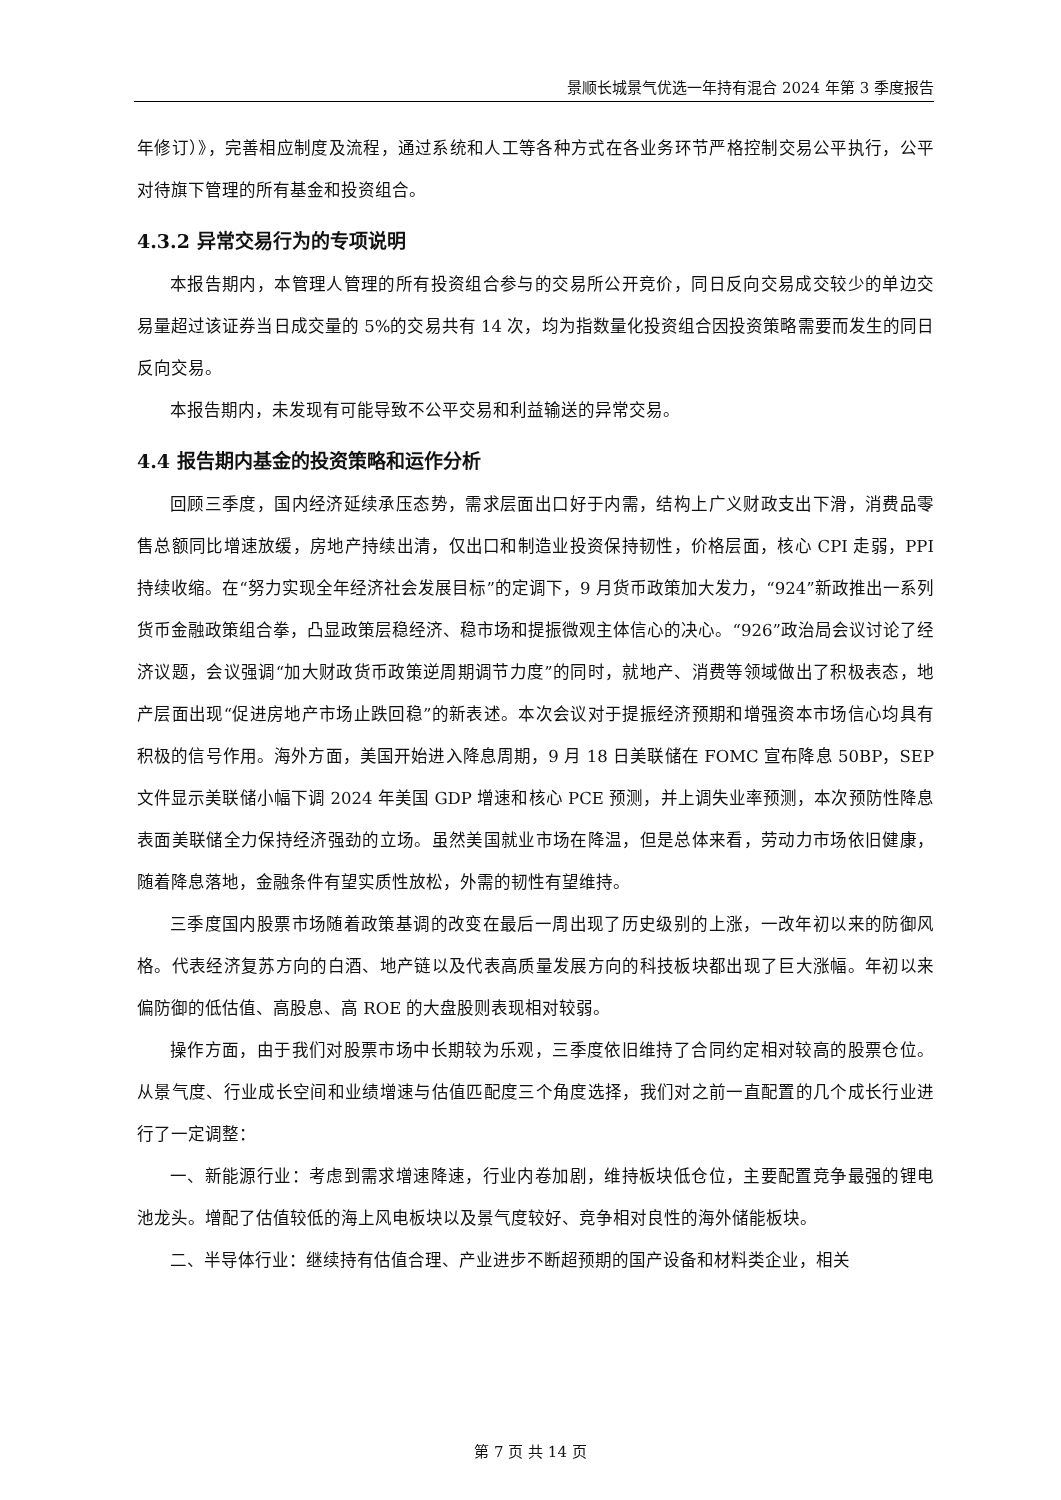景顺长城景气优选一年持有混合 2024 年第 3 季度报告
年修订）》，完善相应制度及流程，通过系统和人工等各种方式在各业务环节严格控制交易公平执行，公平对待旗下管理的所有基金和投资组合。
4.3.2 异常交易行为的专项说明
本报告期内，本管理人管理的所有投资组合参与的交易所公开竞价，同日反向交易成交较少的单边交易量超过该证券当日成交量的 5%的交易共有 14 次，均为指数量化投资组合因投资策略需要而发生的同日反向交易。
本报告期内，未发现有可能导致不公平交易和利益输送的异常交易。
4.4 报告期内基金的投资策略和运作分析
回顾三季度，国内经济延续承压态势，需求层面出口好于内需，结构上广义财政支出下滑，消费品零售总额同比增速放缓，房地产持续出清，仅出口和制造业投资保持韧性，价格层面，核心 CPI 走弱，PPI 持续收缩。在“努力实现全年经济社会发展目标”的定调下，9 月货币政策加大发力，“924”新政推出一系列货币金融政策组合拳，凸显政策层稳经济、稳市场和提振微观主体信心的决心。“926”政治局会议讨论了经济议题，会议强调“加大财政货币政策逆周期调节力度”的同时，就地产、消费等领域做出了积极表态，地产层面出现“促进房地产市场止跌回稳”的新表述。本次会议对于提振经济预期和增强资本市场信心均具有积极的信号作用。海外方面，美国开始进入降息周期，9 月 18 日美联储在 FOMC 宣布降息 50BP，SEP 文件显示美联储小幅下调 2024 年美国 GDP 增速和核心 PCE 预测，并上调失业率预测，本次预防性降息表面美联储全力保持经济强劲的立场。虽然美国就业市场在降温，但是总体来看，劳动力市场依旧健康，随着降息落地，金融条件有望实质性放松，外需的韧性有望维持。
三季度国内股票市场随着政策基调的改变在最后一周出现了历史级别的上涨，一改年初以来的防御风格。代表经济复苏方向的白酒、地产链以及代表高质量发展方向的科技板块都出现了巨大涨幅。年初以来偏防御的低估值、高股息、高 ROE 的大盘股则表现相对较弱。
操作方面，由于我们对股票市场中长期较为乐观，三季度依旧维持了合同约定相对较高的股票仓位。从景气度、行业成长空间和业绩增速与估值匹配度三个角度选择，我们对之前一直配置的几个成长行业进行了一定调整：
一、新能源行业：考虑到需求增速降速，行业内卷加剧，维持板块低仓位，主要配置竞争最强的锂电池龙头。增配了估值较低的海上风电板块以及景气度较好、竞争相对良性的海外储能板块。
二、半导体行业：继续持有估值合理、产业进步不断超预期的国产设备和材料类企业，相关
第 7 页 共 14 页